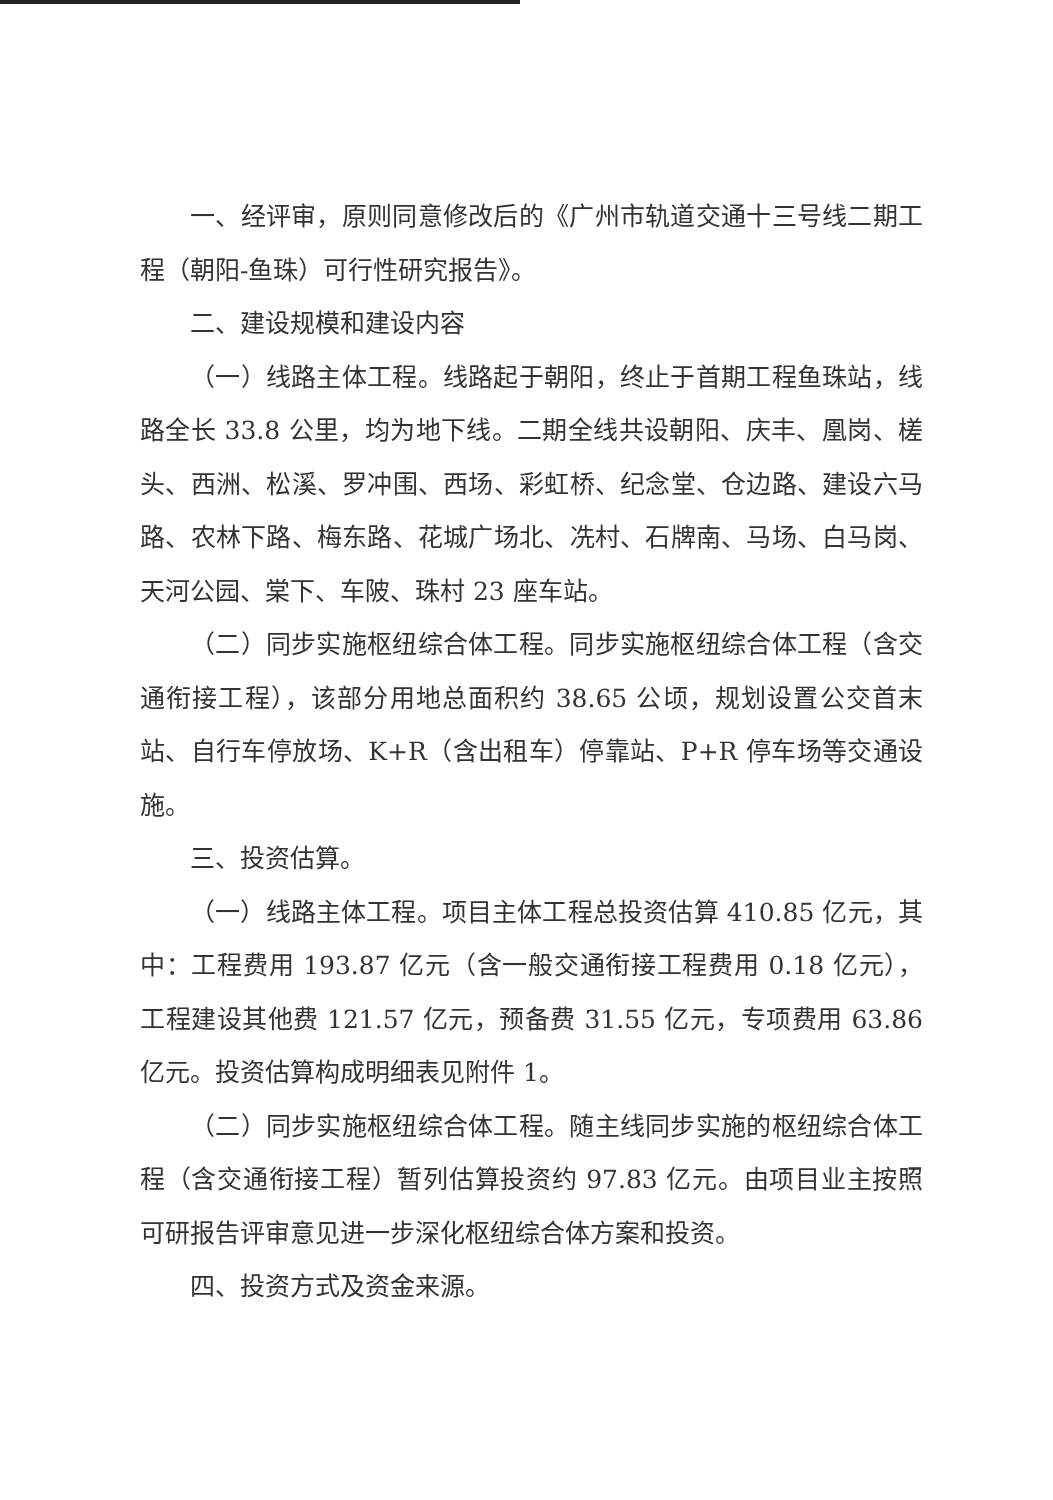一、经评审，原则同意修改后的《广州市轨道交通十三号线二期工程（朝阳-鱼珠）可行性研究报告》。
二、建设规模和建设内容
（一）线路主体工程。线路起于朝阳，终止于首期工程鱼珠站，线路全长 33.8 公里，均为地下线。二期全线共设朝阳、庆丰、凰岗、槎头、西洲、松溪、罗冲围、西场、彩虹桥、纪念堂、仓边路、建设六马路、农林下路、梅东路、花城广场北、冼村、石牌南、马场、白马岗、天河公园、棠下、车陂、珠村 23 座车站。
（二）同步实施枢纽综合体工程。同步实施枢纽综合体工程（含交通衔接工程），该部分用地总面积约 38.65 公顷，规划设置公交首末站、自行车停放场、K+R（含出租车）停靠站、P+R 停车场等交通设施。
三、投资估算。
（一）线路主体工程。项目主体工程总投资估算 410.85 亿元，其中：工程费用 193.87 亿元（含一般交通衔接工程费用 0.18 亿元），工程建设其他费 121.57 亿元，预备费 31.55 亿元，专项费用 63.86 亿元。投资估算构成明细表见附件 1。
（二）同步实施枢纽综合体工程。随主线同步实施的枢纽综合体工程（含交通衔接工程）暂列估算投资约 97.83 亿元。由项目业主按照可研报告评审意见进一步深化枢纽综合体方案和投资。
四、投资方式及资金来源。